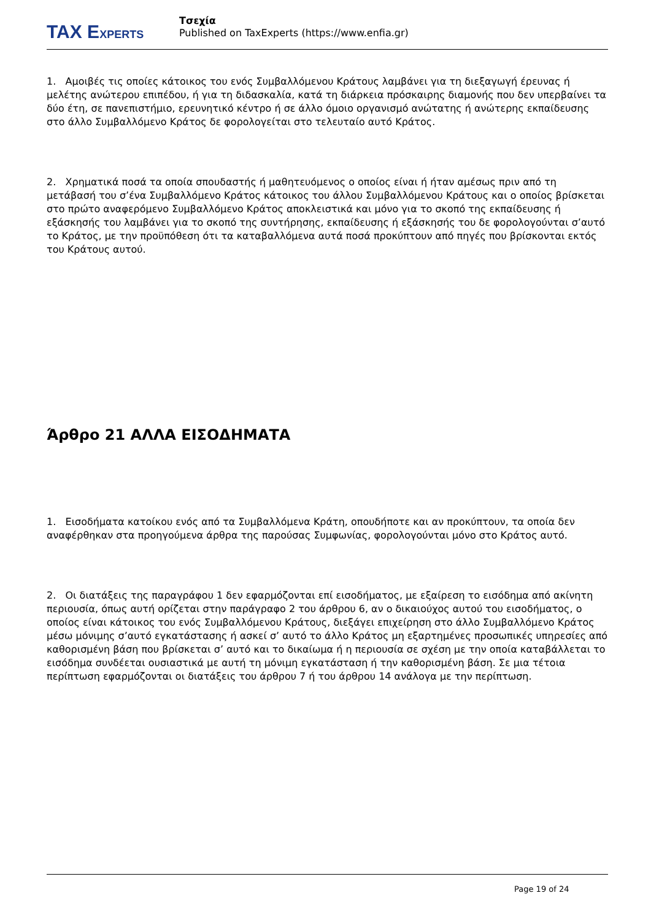TAX EXPERTS
Τσεχία
Published on TaxExperts (https://www.enfia.gr)
1. Αμοιβές τις οποίες κάτοικος του ενός Συμβαλλόμενου Κράτους λαμβάνει για τη διεξαγωγή έρευνας ή μελέτης ανώτερου επιπέδου, ή για τη διδασκαλία, κατά τη διάρκεια πρόσκαιρης διαμονής που δεν υπερβαίνει τα δύο έτη, σε πανεπιστήμιο, ερευνητικό κέντρο ή σε άλλο όμοιο οργανισμό ανώτατης ή ανώτερης εκπαίδευσης στο άλλο Συμβαλλόμενο Κράτος δε φορολογείται στο τελευταίο αυτό Κράτος.
2. Χρηματικά ποσά τα οποία σπουδαστής ή μαθητευόμενος ο οποίος είναι ή ήταν αμέσως πριν από τη μετάβασή του σ’ένα Συμβαλλόμενο Κράτος κάτοικος του άλλου Συμβαλλόμενου Κράτους και ο οποίος βρίσκεται στο πρώτο αναφερόμενο Συμβαλλόμενο Κράτος αποκλειστικά και μόνο για το σκοπό της εκπαίδευσης ή εξάσκησής του λαμβάνει για το σκοπό της συντήρησης, εκπαίδευσης ή εξάσκησής του δε φορολογούνται σ’αυτό το Κράτος, με την προϋπόθεση ότι τα καταβαλλόμενα αυτά ποσά προκύπτουν από πηγές που βρίσκονται εκτός του Κράτους αυτού.
Άρθρο 21 ΑΛΛΑ ΕΙΣΟΔΗΜΑΤΑ
1. Εισοδήματα κατοίκου ενός από τα Συμβαλλόμενα Κράτη, οπουδήποτε και αν προκύπτουν, τα οποία δεν αναφέρθηκαν στα προηγούμενα άρθρα της παρούσας Συμφωνίας, φορολογούνται μόνο στο Κράτος αυτό.
2. Οι διατάξεις της παραγράφου 1 δεν εφαρμόζονται επί εισοδήματος, με εξαίρεση το εισόδημα από ακίνητη περιουσία, όπως αυτή ορίζεται στην παράγραφο 2 του άρθρου 6, αν ο δικαιούχος αυτού του εισοδήματος, ο οποίος είναι κάτοικος του ενός Συμβαλλόμενου Κράτους, διεξάγει επιχείρηση στο άλλο Συμβαλλόμενο Κράτος μέσω μόνιμης σ’αυτό εγκατάστασης ή ασκεί σ’ αυτό το άλλο Κράτος μη εξαρτημένες προσωπικές υπηρεσίες από καθορισμένη βάση που βρίσκεται σ’ αυτό και το δικαίωμα ή η περιουσία σε σχέση με την οποία καταβάλλεται το εισόδημα συνδέεται ουσιαστικά με αυτή τη μόνιμη εγκατάσταση ή την καθορισμένη βάση. Σε μια τέτοια περίπτωση εφαρμόζονται οι διατάξεις του άρθρου 7 ή του άρθρου 14 ανάλογα με την περίπτωση.
Page 19 of 24